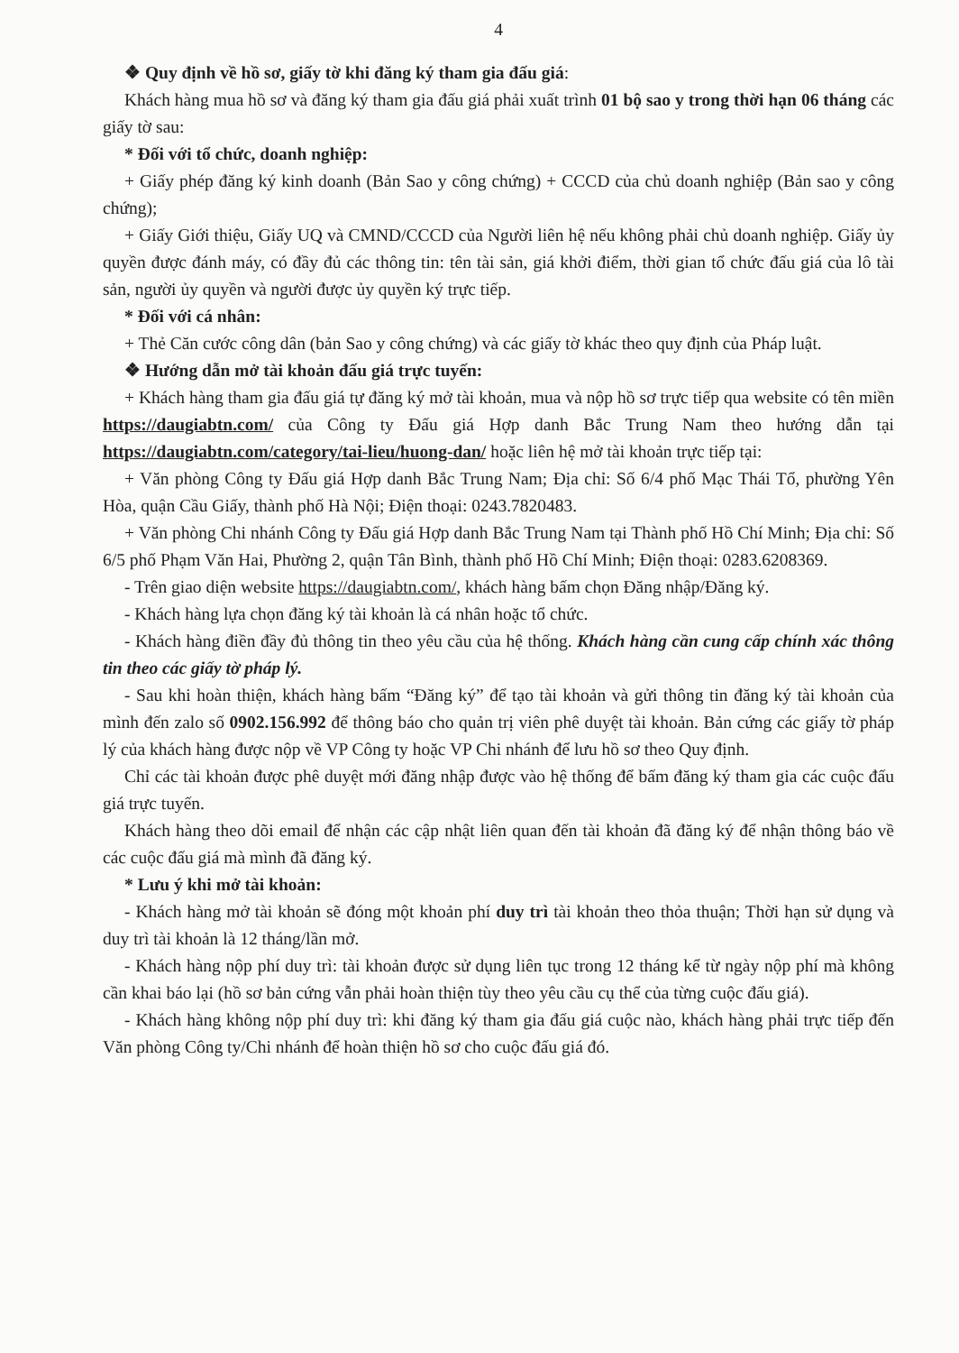4
❖ Quy định về hồ sơ, giấy tờ khi đăng ký tham gia đấu giá:
Khách hàng mua hồ sơ và đăng ký tham gia đấu giá phải xuất trình 01 bộ sao y trong thời hạn 06 tháng các giấy tờ sau:
* Đối với tổ chức, doanh nghiệp:
+ Giấy phép đăng ký kinh doanh (Bản Sao y công chứng) + CCCD của chủ doanh nghiệp (Bản sao y công chứng);
+ Giấy Giới thiệu, Giấy UQ và CMND/CCCD của Người liên hệ nếu không phải chủ doanh nghiệp. Giấy ủy quyền được đánh máy, có đầy đủ các thông tin: tên tài sản, giá khởi điểm, thời gian tổ chức đấu giá của lô tài sản, người ủy quyền và người được ủy quyền ký trực tiếp.
* Đối với cá nhân:
+ Thẻ Căn cước công dân (bản Sao y công chứng) và các giấy tờ khác theo quy định của Pháp luật.
❖ Hướng dẫn mở tài khoản đấu giá trực tuyến:
+ Khách hàng tham gia đấu giá tự đăng ký mở tài khoản, mua và nộp hồ sơ trực tiếp qua website có tên miền https://daugiabtn.com/ của Công ty Đấu giá Hợp danh Bắc Trung Nam theo hướng dẫn tại https://daugiabtn.com/category/tai-lieu/huong-dan/ hoặc liên hệ mở tài khoản trực tiếp tại:
+ Văn phòng Công ty Đấu giá Hợp danh Bắc Trung Nam; Địa chỉ: Số 6/4 phố Mạc Thái Tổ, phường Yên Hòa, quận Cầu Giấy, thành phố Hà Nội; Điện thoại: 0243.7820483.
+ Văn phòng Chi nhánh Công ty Đấu giá Hợp danh Bắc Trung Nam tại Thành phố Hồ Chí Minh; Địa chỉ: Số 6/5 phố Phạm Văn Hai, Phường 2, quận Tân Bình, thành phố Hồ Chí Minh; Điện thoại: 0283.6208369.
- Trên giao diện website https://daugiabtn.com/, khách hàng bấm chọn Đăng nhập/Đăng ký.
- Khách hàng lựa chọn đăng ký tài khoản là cá nhân hoặc tổ chức.
- Khách hàng điền đầy đủ thông tin theo yêu cầu của hệ thống. Khách hàng cần cung cấp chính xác thông tin theo các giấy tờ pháp lý.
- Sau khi hoàn thiện, khách hàng bấm “Đăng ký” để tạo tài khoản và gửi thông tin đăng ký tài khoản của mình đến zalo số 0902.156.992 để thông báo cho quản trị viên phê duyệt tài khoản. Bản cứng các giấy tờ pháp lý của khách hàng được nộp về VP Công ty hoặc VP Chi nhánh để lưu hồ sơ theo Quy định.
Chỉ các tài khoản được phê duyệt mới đăng nhập được vào hệ thống để bấm đăng ký tham gia các cuộc đấu giá trực tuyến.
Khách hàng theo dõi email để nhận các cập nhật liên quan đến tài khoản đã đăng ký để nhận thông báo về các cuộc đấu giá mà mình đã đăng ký.
* Lưu ý khi mở tài khoản:
- Khách hàng mở tài khoản sẽ đóng một khoản phí duy trì tài khoản theo thỏa thuận; Thời hạn sử dụng và duy trì tài khoản là 12 tháng/lần mở.
- Khách hàng nộp phí duy trì: tài khoản được sử dụng liên tục trong 12 tháng kể từ ngày nộp phí mà không cần khai báo lại (hồ sơ bản cứng vẫn phải hoàn thiện tùy theo yêu cầu cụ thể của từng cuộc đấu giá).
- Khách hàng không nộp phí duy trì: khi đăng ký tham gia đấu giá cuộc nào, khách hàng phải trực tiếp đến Văn phòng Công ty/Chi nhánh để hoàn thiện hồ sơ cho cuộc đấu giá đó.